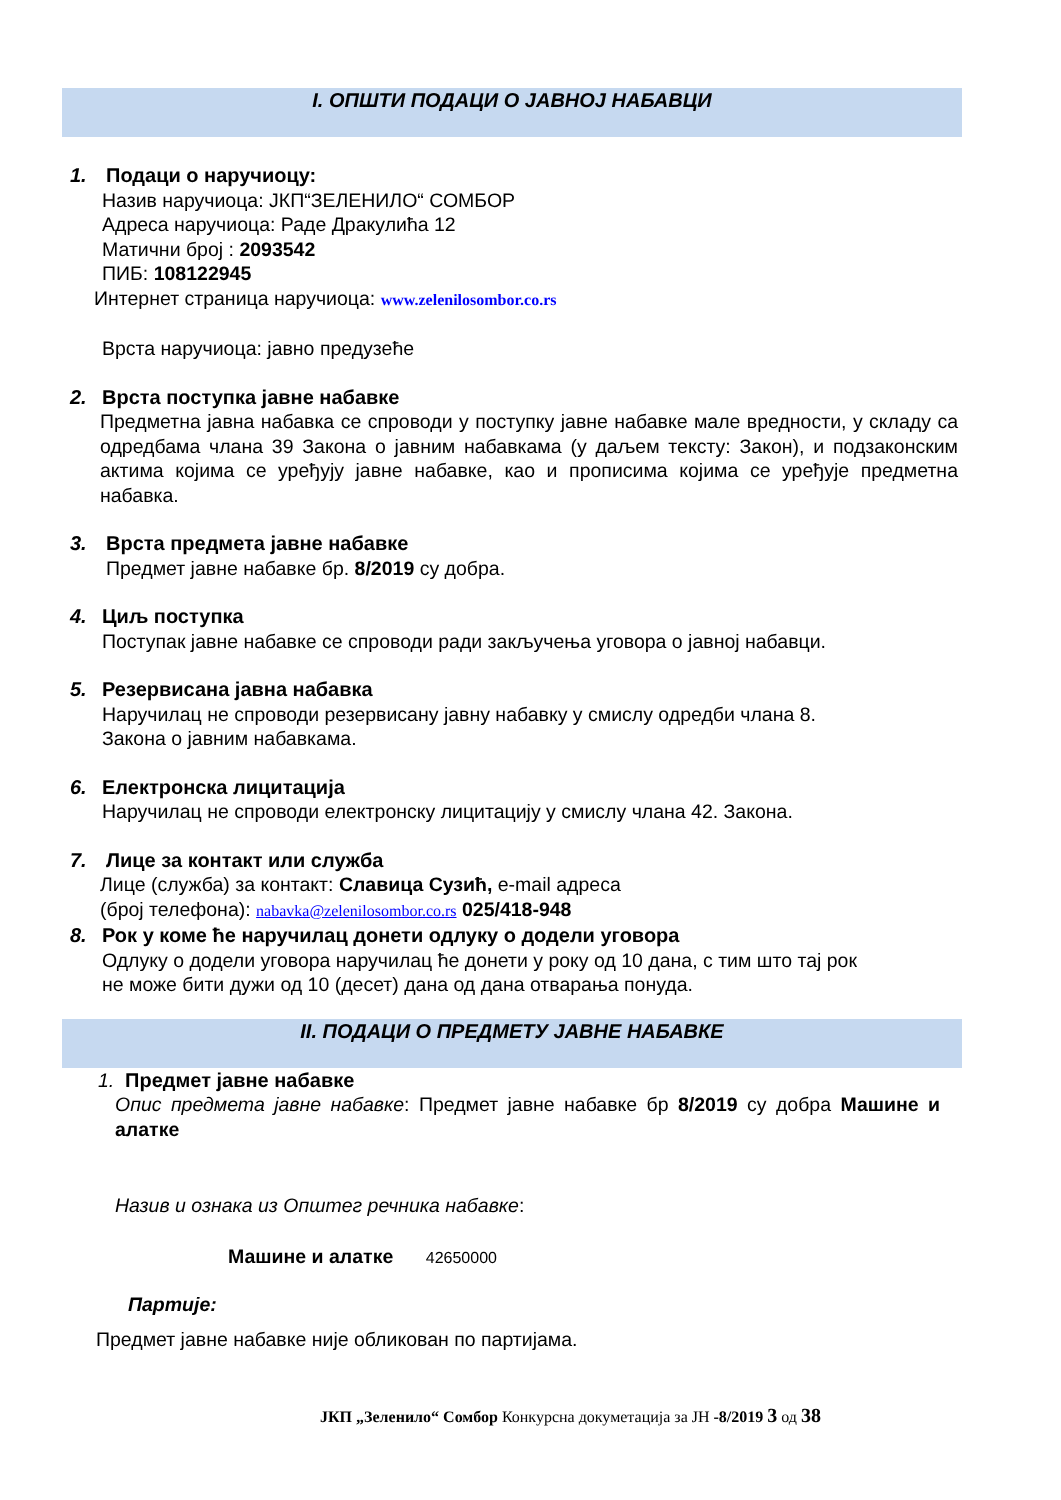I. ОПШТИ ПОДАЦИ О ЈАВНОЈ НАБАВЦИ
1. Подаци о наручиоцу:
Назив наручиоца: ЈКП“ЗЕЛЕНИЛО“ СОМБОР
Адреса наручиоца: Раде Дракулића 12
Матични број : 2093542
ПИБ: 108122945
Интернет страница наручиоца: www.zelenilosombor.co.rs
Врста наручиоца: јавно предузеће
2. Врста поступка јавне набавке
Предметна јавна набавка се спроводи у поступку јавне набавке мале вредности, у складу са одредбама члана 39 Закона о јавним набавкама (у даљем тексту: Закон), и подзаконским актима којима се уређују јавне набавке, као и прописима којима се уређује предметна набавка.
3. Врста предмета јавне набавке
Предмет јавне набавке бр. 8/2019 су добра.
4. Циљ поступка
Поступак јавне набавке се спроводи ради закључења уговора о јавној набавци.
5. Резервисана јавна набавка
Наручилац не спроводи резервисану јавну набавку у смислу одредби члана 8.
Закона о јавним набавкама.
6. Електронска лицитација
Наручилац не спроводи електронску лицитацију у смислу члана 42. Закона.
7. Лице за контакт или служба
Лице (служба) за контакт: Славица Сузић, e-mail адреса
(број телефона): nabavka@zelenilosombor.co.rs 025/418-948
8. Рок у коме ће наручилац донети одлуку о додели уговора
Одлуку о додели уговора наручилац ће донети у року од 10 дана, с тим што тај рок
не може бити дужи од 10 (десет) дана од дана отварања понуда.
II. ПОДАЦИ О ПРЕДМЕТУ ЈАВНЕ НАБАВКЕ
1. Предмет јавне набавке
Опис предмета јавне набавке: Предмет јавне набавке бр 8/2019 су добра Машине и алатке
Назив и ознака из Општег речника набавке:
Машине и алатке 42650000
Партије:
Предмет јавне набавке није обликован по партијама.
ЈКП „Зеленило“ Сомбор Конкурсна докуметација за ЈН -8/2019 3 од 38